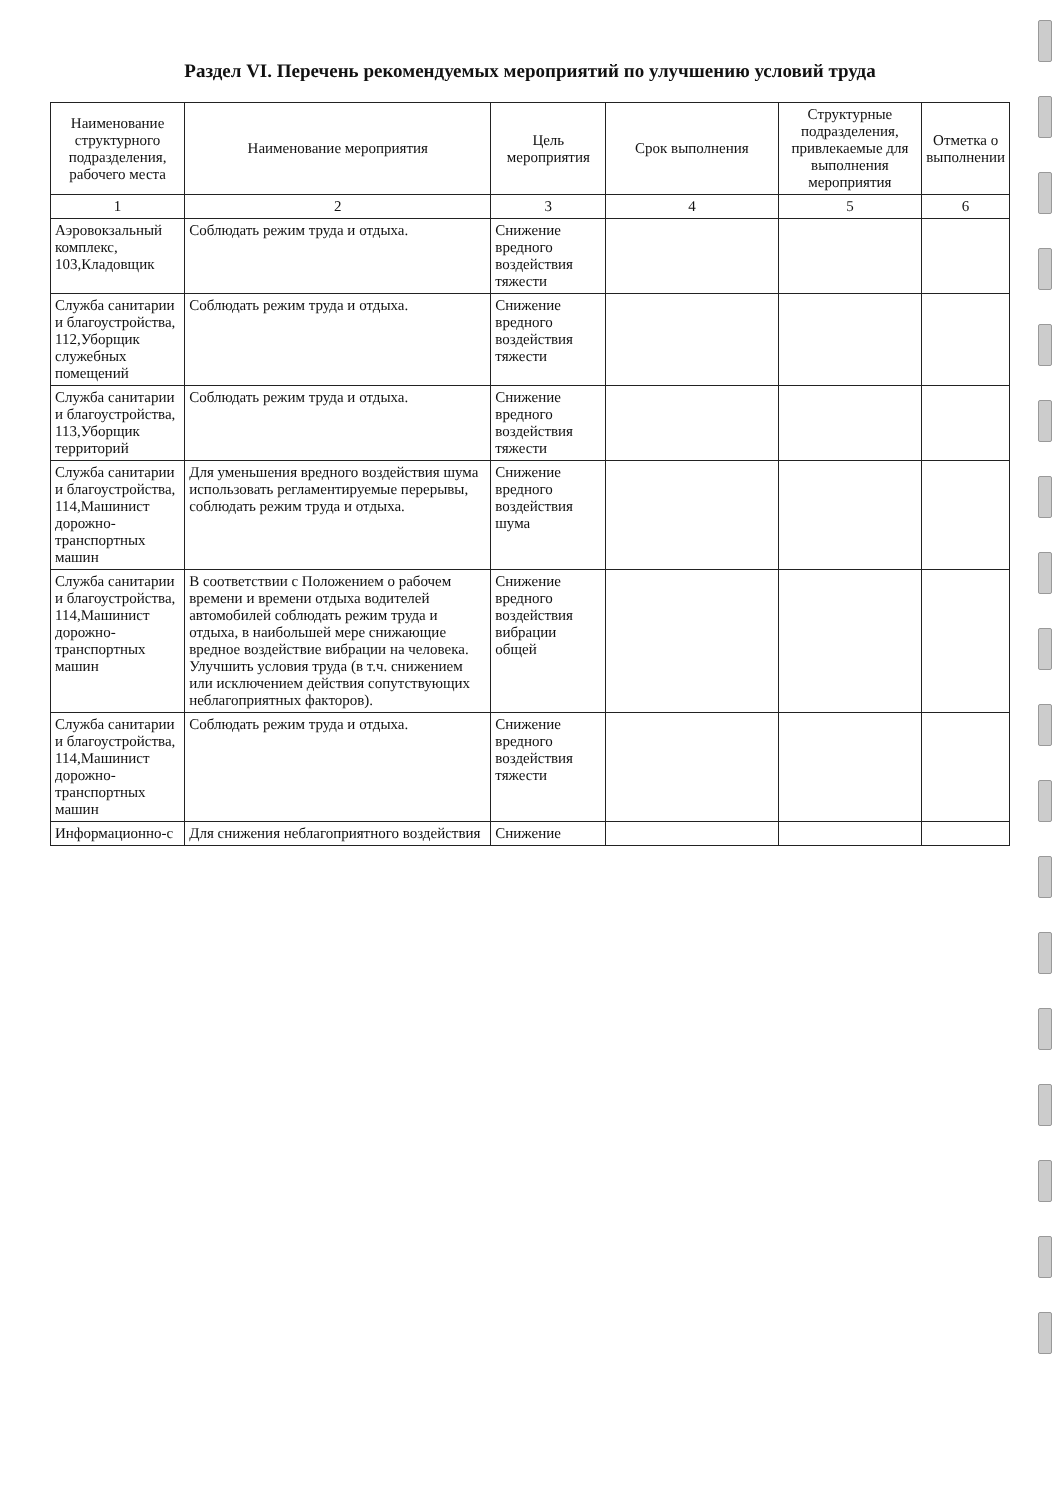Раздел VI. Перечень рекомендуемых мероприятий по улучшению условий труда
| Наименование структурного подразделения, рабочего места | Наименование мероприятия | Цель мероприятия | Срок выполнения | Структурные подразделения, привлекаемые для выполнения мероприятия | Отметка о выполнении |
| --- | --- | --- | --- | --- | --- |
| 1 | 2 | 3 | 4 | 5 | 6 |
| Аэровокзальный комплекс, 103,Кладовщик | Соблюдать режим труда и отдыха. | Снижение вредного воздействия тяжести | | | |
| Служба санитарии и благоустройства, 112,Уборщик служебных помещений | Соблюдать режим труда и отдыха. | Снижение вредного воздействия тяжести | | | |
| Служба санитарии и благоустройства, 113,Уборщик территорий | Соблюдать режим труда и отдыха. | Снижение вредного воздействия тяжести | | | |
| Служба санитарии и благоустройства, 114,Машинист дорожно-транспортных машин | Для уменьшения вредного воздействия шума использовать регламентируемые перерывы, соблюдать режим труда и отдыха. | Снижение вредного воздействия шума | | | |
| Служба санитарии и благоустройства, 114,Машинист дорожно-транспортных машин | В соответствии с Положением о рабочем времени и времени отдыха водителей автомобилей соблюдать режим труда и отдыха, в наибольшей мере снижающие вредное воздействие вибрации на человека. Улучшить условия труда (в т.ч. снижением или исключением действия сопутствующих неблагоприятных факторов). | Снижение вредного воздействия вибрации общей | | | |
| Служба санитарии и благоустройства, 114,Машинист дорожно-транспортных машин | Соблюдать режим труда и отдыха. | Снижение вредного воздействия тяжести | | | |
| Информационно-с | Для снижения неблагоприятного воздействия | Снижение | | | |